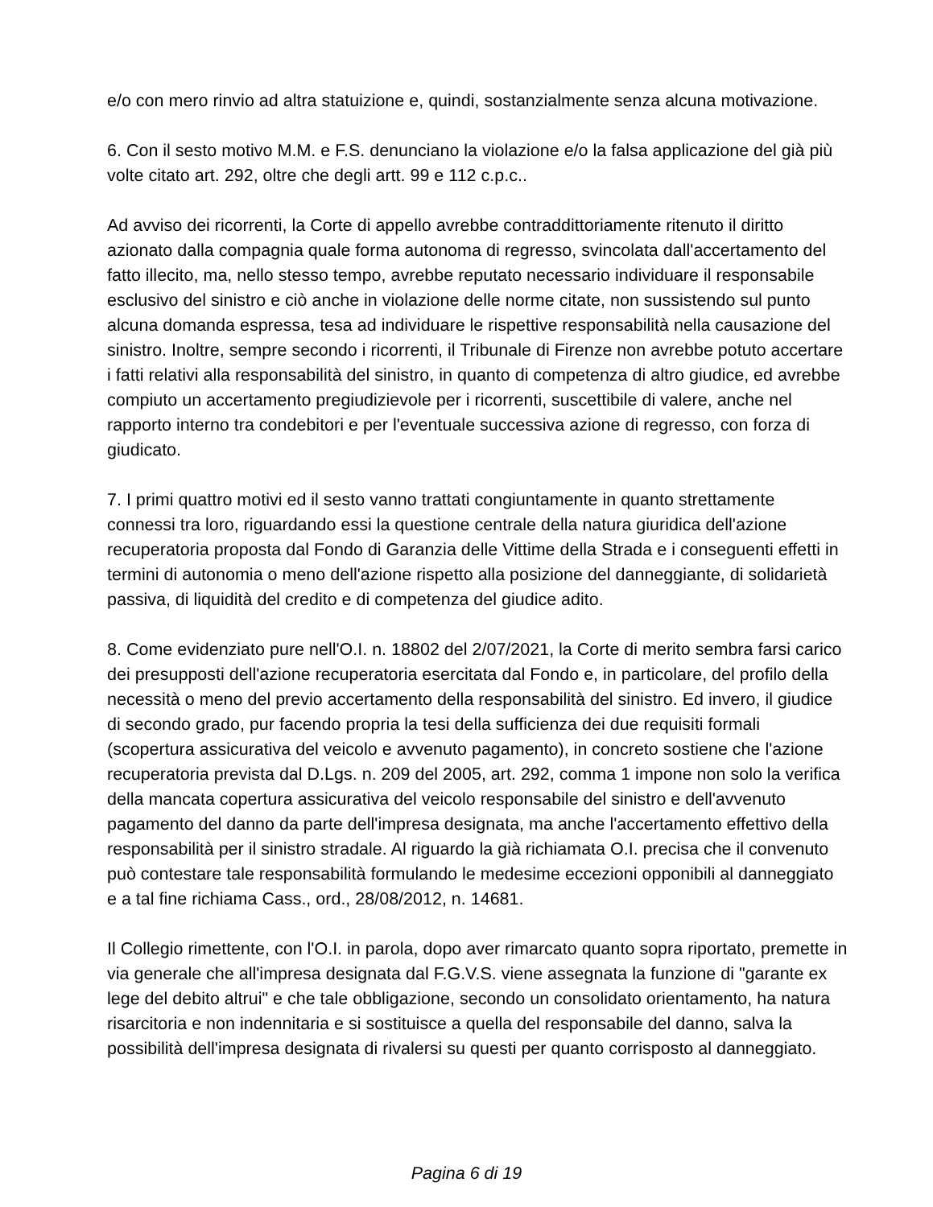e/o con mero rinvio ad altra statuizione e, quindi, sostanzialmente senza alcuna motivazione.
6. Con il sesto motivo M.M. e F.S. denunciano la violazione e/o la falsa applicazione del già più volte citato art. 292, oltre che degli artt. 99 e 112 c.p.c..
Ad avviso dei ricorrenti, la Corte di appello avrebbe contraddittoriamente ritenuto il diritto azionato dalla compagnia quale forma autonoma di regresso, svincolata dall'accertamento del fatto illecito, ma, nello stesso tempo, avrebbe reputato necessario individuare il responsabile esclusivo del sinistro e ciò anche in violazione delle norme citate, non sussistendo sul punto alcuna domanda espressa, tesa ad individuare le rispettive responsabilità nella causazione del sinistro. Inoltre, sempre secondo i ricorrenti, il Tribunale di Firenze non avrebbe potuto accertare i fatti relativi alla responsabilità del sinistro, in quanto di competenza di altro giudice, ed avrebbe compiuto un accertamento pregiudizievole per i ricorrenti, suscettibile di valere, anche nel rapporto interno tra condebitori e per l'eventuale successiva azione di regresso, con forza di giudicato.
7. I primi quattro motivi ed il sesto vanno trattati congiuntamente in quanto strettamente connessi tra loro, riguardando essi la questione centrale della natura giuridica dell'azione recuperatoria proposta dal Fondo di Garanzia delle Vittime della Strada e i conseguenti effetti in termini di autonomia o meno dell'azione rispetto alla posizione del danneggiante, di solidarietà passiva, di liquidità del credito e di competenza del giudice adito.
8. Come evidenziato pure nell'O.I. n. 18802 del 2/07/2021, la Corte di merito sembra farsi carico dei presupposti dell'azione recuperatoria esercitata dal Fondo e, in particolare, del profilo della necessità o meno del previo accertamento della responsabilità del sinistro. Ed invero, il giudice di secondo grado, pur facendo propria la tesi della sufficienza dei due requisiti formali (scopertura assicurativa del veicolo e avvenuto pagamento), in concreto sostiene che l'azione recuperatoria prevista dal D.Lgs. n. 209 del 2005, art. 292, comma 1 impone non solo la verifica della mancata copertura assicurativa del veicolo responsabile del sinistro e dell'avvenuto pagamento del danno da parte dell'impresa designata, ma anche l'accertamento effettivo della responsabilità per il sinistro stradale. Al riguardo la già richiamata O.I. precisa che il convenuto può contestare tale responsabilità formulando le medesime eccezioni opponibili al danneggiato e a tal fine richiama Cass., ord., 28/08/2012, n. 14681.
Il Collegio rimettente, con l'O.I. in parola, dopo aver rimarcato quanto sopra riportato, premette in via generale che all'impresa designata dal F.G.V.S. viene assegnata la funzione di "garante ex lege del debito altrui" e che tale obbligazione, secondo un consolidato orientamento, ha natura risarcitoria e non indennitaria e si sostituisce a quella del responsabile del danno, salva la possibilità dell'impresa designata di rivalersi su questi per quanto corrisposto al danneggiato.
Pagina 6 di 19